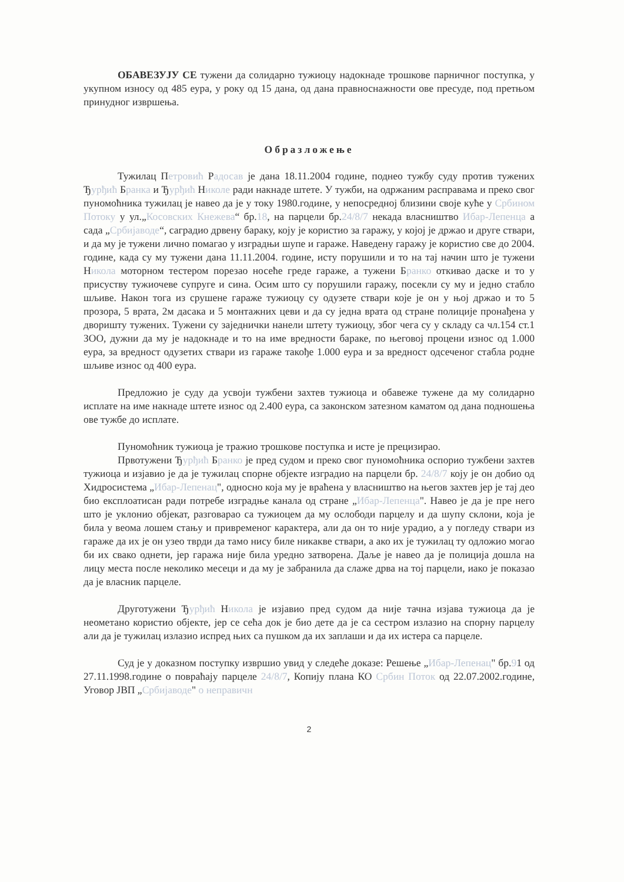ОБАВЕЗУЈУ СЕ тужени да солидарно тужиоцу надокнаде трошкове парничног поступка, у укупном износу од 485 еура, у року од 15 дана, од дана правноснажности ове пресуде, под претњом принудног извршења.
Образложење
Тужилац Петровић Радосав је дана 18.11.2004 године, поднео тужбу суду против тужених Ђурђић Бранка и Ђурђић Николе ради накнаде штете. У тужби, на одржаним расправама и преко свог пуномоћника тужилац је навео да је у току 1980.године, у непосредној близини своје куће у Србином Потоку у ул.„Косовских Кнежева“ бр.18, на парцели бр.24/8/7 некада власништво Ибар-Лепенца а сада „Србијаводе“, саградио дрвену бараку, коју је користио за гаражу, у којој је држао и друге ствари, и да му је тужени лично помагао у изградњи шупе и гараже. Наведену гаражу је користио све до 2004. године, када су му тужени дана 11.11.2004. године, исту порушили и то на тај начин што је тужени Никола моторном тестером порезао носеће греде гараже, а тужени Бранко откивао даске и то у присуству тужиочеве супруге и сина. Осим што су порушили гаражу, посекли су му и једно стабло шљиве. Након тога из срушене гараже тужиоцу су одузете ствари које је он у њој држао и то 5 прозора, 5 врата, 2м дасака и 5 монтажних цеви и да су једна врата од стране полиције пронађена у дворишту тужених. Тужени су заједнички нанели штету тужиоцу, због чега су у складу са чл.154 ст.1 ЗОО, дужни да му је надокнаде и то на име вредности бараке, по његовој процени износ од 1.000 еура, за вредност одузетих ствари из гараже такође 1.000 еура и за вредност одсеченог стабла родне шљиве износ од 400 еура.
Предложио је суду да усвоји тужбени захтев тужиоца и обавеже тужене да му солидарно исплате на име накнаде штете износ од 2.400 еура, са законском затезном каматом од дана подношења ове тужбе до исплате.
Пуномоћник тужиоца је тражио трошкове поступка и исте је прецизирао.
Првотужени Ђурђић Бранко је пред судом и преко свог пуномоћника оспорио тужбени захтев тужиоца и изјавио је да је тужилац спорне објекте изградио на парцели бр. 24/8/7 коју је он добио од Хидросистема „Ибар-Лепенац", односно која му је враћена у власништво на његов захтев јер је тај део био експлоатисан ради потребе изградње канала од стране „Ибар-Лепенца". Навео је да је пре него што је уклонио објекат, разговарао са тужиоцем да му ослободи парцелу и да шупу склони, која је била у веома лошем стању и привременог карактера, али да он то није урадио, а у погледу ствари из гараже да их је он узео тврди да тамо нису биле никакве ствари, а ако их је тужилац ту одложио могао би их свако однети, јер гаража није била уредно затворена. Даље је навео да је полиција дошла на лицу места после неколико месеци и да му је забранила да слаже дрва на тој парцели, иако је показао да је власник парцеле.
Друготужени Ђурђић Никола је изјавио пред судом да није тачна изјава тужиоца да је неометано користио објекте, јер се сећа док је био дете да је са сестром излазио на спорну парцелу али да је тужилац излазио испред њих са пушком да их заплаши и да их истера са парцеле.
Суд је у доказном поступку извршио увид у следеће доказе: Решење „Ибар-Лепенац" бр.91 од 27.11.1998.године о повраћају парцеле 24/8/7, Копију плана КО Србин Поток од 22.07.2002.године, Уговор ЈВП „Србијаводе" о непрaвичн
2